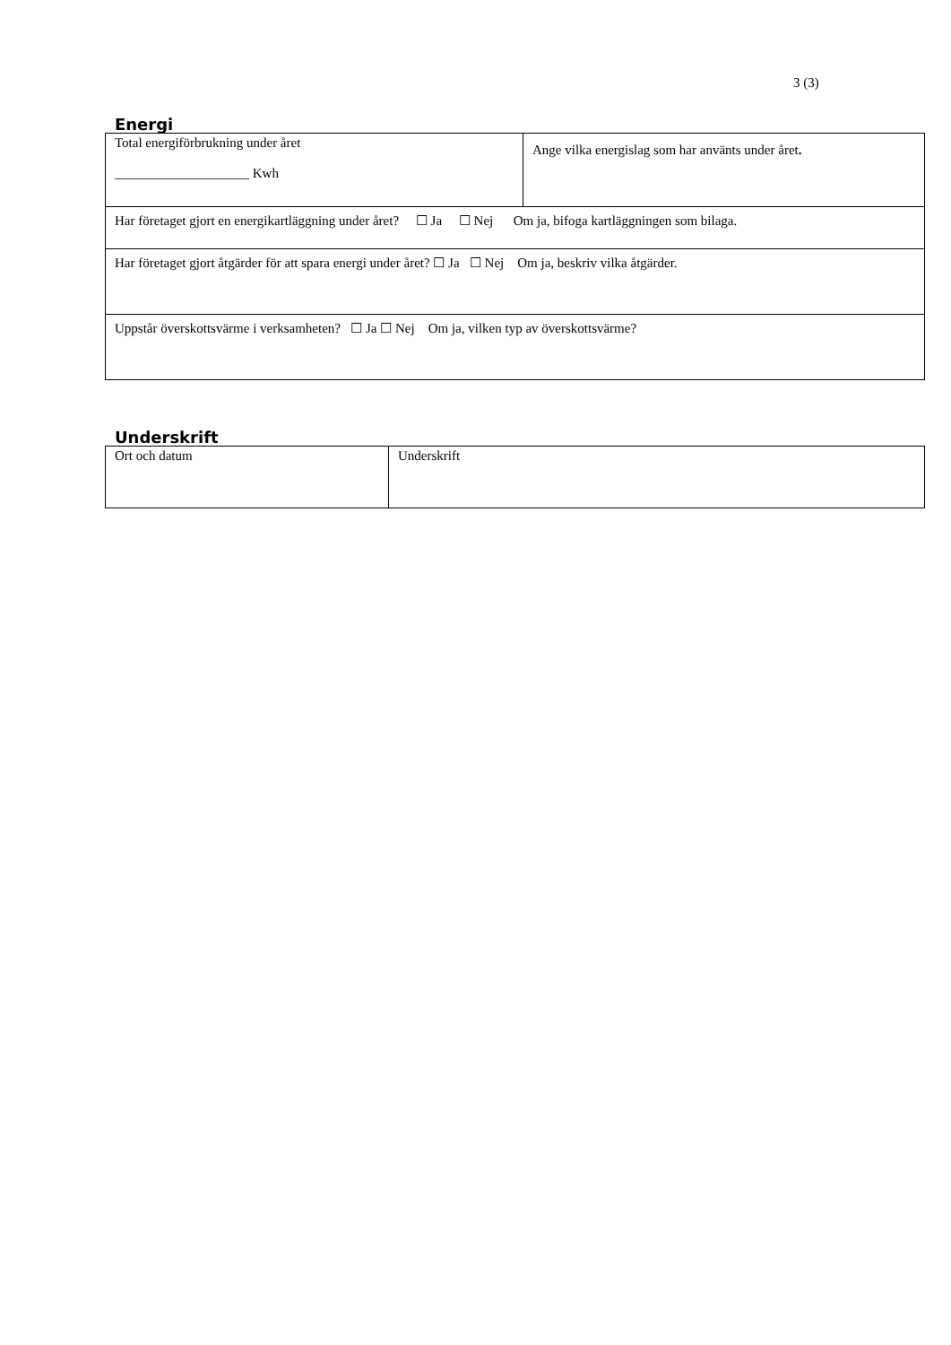3 (3)
Energi
| Total energiförbrukning under året ____________________ Kwh | Ange vilka energislag som har använts under året . |
| Har företaget gjort en energikartläggning under året? ☐ Ja ☐ Nej Om ja, bifoga kartläggningen som bilaga. | |
| Har företaget gjort åtgärder för att spara energi under året? ☐ Ja ☐ Nej Om ja, beskriv vilka åtgärder. | |
| Uppstår överskottsvärme i verksamheten? ☐ Ja ☐ Nej Om ja, vilken typ av överskottsvärme? | |
Underskrift
| Ort och datum | Underskrift |